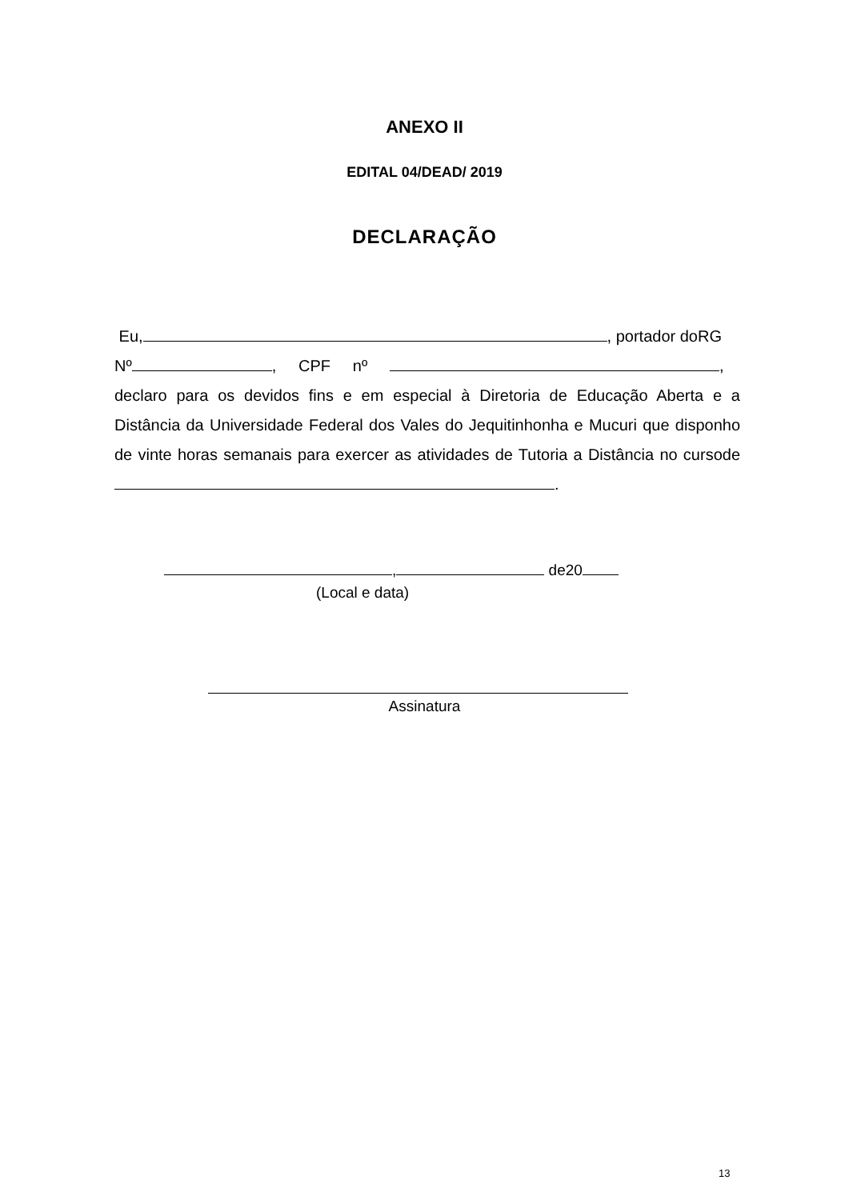ANEXO II
EDITAL 04/DEAD/ 2019
DECLARAÇÃO
Eu, , portador doRG
Nº , CPF nº ,
declaro para os devidos fins e em especial à Diretoria de Educação Aberta e a Distância da Universidade Federal dos Vales do Jequitinhonha e Mucuri que disponho de vinte horas semanais para exercer as atividades de Tutoria a Distância no cursode .
, de20
(Local e data)
Assinatura
13